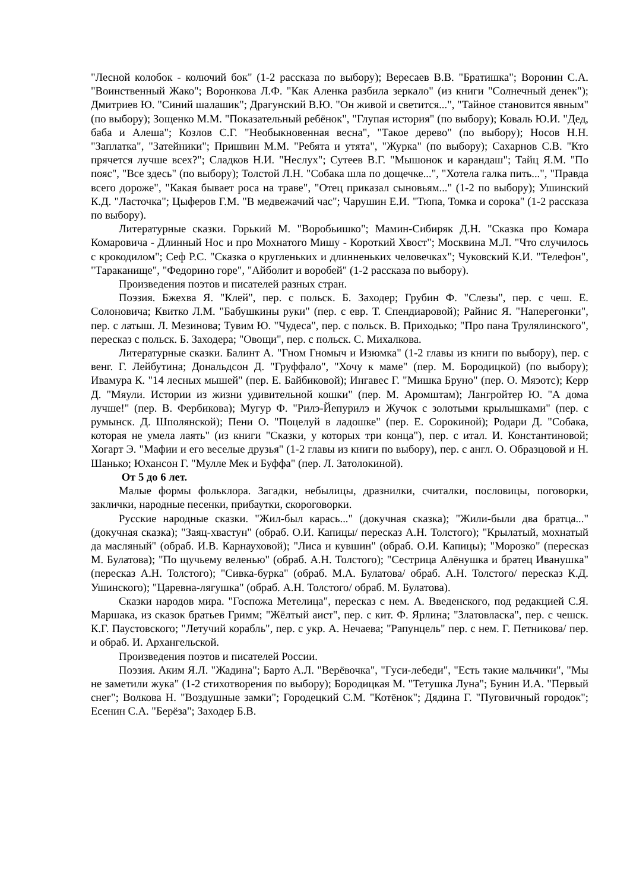"Лесной колобок - колючий бок" (1-2 рассказа по выбору); Вересаев В.В. "Братишка"; Воронин С.А. "Воинственный Жако"; Воронкова Л.Ф. "Как Аленка разбила зеркало" (из книги "Солнечный денек"); Дмитриев Ю. "Синий шалашик"; Драгунский В.Ю. "Он живой и светится...", "Тайное становится явным" (по выбору); Зощенко М.М. "Показательный ребёнок", "Глупая история" (по выбору); Коваль Ю.И. "Дед, баба и Алеша"; Козлов С.Г. "Необыкновенная весна", "Такое дерево" (по выбору); Носов Н.Н. "Заплатка", "Затейники"; Пришвин М.М. "Ребята и утята", "Журка" (по выбору); Сахарнов С.В. "Кто прячется лучше всех?"; Сладков Н.И. "Неслух"; Сутеев В.Г. "Мышонок и карандаш"; Тайц Я.М. "По пояс", "Все здесь" (по выбору); Толстой Л.Н. "Собака шла по дощечке...", "Хотела галка пить...", "Правда всего дороже", "Какая бывает роса на траве", "Отец приказал сыновьям..." (1-2 по выбору); Ушинский К.Д. "Ласточка"; Цыферов Г.М. "В медвежачий час"; Чарушин Е.И. "Тюпа, Томка и сорока" (1-2 рассказа по выбору).
Литературные сказки. Горький М. "Воробьишко"; Мамин-Сибиряк Д.Н. "Сказка про Комара Комаровича - Длинный Нос и про Мохнатого Мишу - Короткий Хвост"; Москвина М.Л. "Что случилось с крокодилом"; Сеф Р.С. "Сказка о кругленьких и длинненьких человечках"; Чуковский К.И. "Телефон", "Тараканище", "Федорино горе", "Айболит и воробей" (1-2 рассказа по выбору).
Произведения поэтов и писателей разных стран.
Поэзия. Бжехва Я. "Клей", пер. с польск. Б. Заходер; Грубин Ф. "Слезы", пер. с чеш. Е. Солоновича; Квитко Л.М. "Бабушкины руки" (пер. с евр. Т. Спендиаровой); Райнис Я. "Наперегонки", пер. с латыш. Л. Мезинова; Тувим Ю. "Чудеса", пер. с польск. В. Приходько; "Про пана Трулялинского", пересказ с польск. Б. Заходера; "Овощи", пер. с польск. С. Михалкова.
Литературные сказки. Балинт А. "Гном Гномыч и Изюмка" (1-2 главы из книги по выбору), пер. с венг. Г. Лейбутина; Дональдсон Д. "Груффало", "Хочу к маме" (пер. М. Бородицкой) (по выбору); Ивамура К. "14 лесных мышей" (пер. Е. Байбиковой); Ингавес Г. "Мишка Бруно" (пер. О. Мяэотс); Керр Д. "Мяули. Истории из жизни удивительной кошки" (пер. М. Аромштам); Лангройтер Ю. "А дома лучше!" (пер. В. Фербикова); Мугур Ф. "Рилэ-Йепурилэ и Жучок с золотыми крылышками" (пер. с румынск. Д. Шполянской); Пени О. "Поцелуй в ладошке" (пер. Е. Сорокиной); Родари Д. "Собака, которая не умела лаять" (из книги "Сказки, у которых три конца"), пер. с итал. И. Константиновой; Хогарт Э. "Мафии и его веселые друзья" (1-2 главы из книги по выбору), пер. с англ. О. Образцовой и Н. Шанько; Юхансон Г. "Мулле Мек и Буффа" (пер. Л. Затолокиной).
От 5 до 6 лет.
Малые формы фольклора. Загадки, небылицы, дразнилки, считалки, пословицы, поговорки, заклички, народные песенки, прибаутки, скороговорки.
Русские народные сказки. "Жил-был карась..." (докучная сказка); "Жили-были два братца..." (докучная сказка); "Заяц-хвастун" (обраб. О.И. Капицы/ пересказ А.Н. Толстого); "Крылатый, мохнатый да масляный" (обраб. И.В. Карнауховой); "Лиса и кувшин" (обраб. О.И. Капицы); "Морозко" (пересказ М. Булатова); "По щучьему веленью" (обраб. А.Н. Толстого); "Сестрица Алёнушка и братец Иванушка" (пересказ А.Н. Толстого); "Сивка-бурка" (обраб. М.А. Булатова/ обраб. А.Н. Толстого/ пересказ К.Д. Ушинского); "Царевна-лягушка" (обраб. А.Н. Толстого/ обраб. М. Булатова).
Сказки народов мира. "Госпожа Метелица", пересказ с нем. А. Введенского, под редакцией С.Я. Маршака, из сказок братьев Гримм; "Жёлтый аист", пер. с кит. Ф. Ярлина; "Златовласка", пер. с чешск. К.Г. Паустовского; "Летучий корабль", пер. с укр. А. Нечаева; "Рапунцель" пер. с нем. Г. Петникова/ пер. и обраб. И. Архангельской.
Произведения поэтов и писателей России.
Поэзия. Аким Я.Л. "Жадина"; Барто А.Л. "Верёвочка", "Гуси-лебеди", "Есть такие мальчики", "Мы не заметили жука" (1-2 стихотворения по выбору); Бородицкая М. "Тетушка Луна"; Бунин И.А. "Первый снег"; Волкова Н. "Воздушные замки"; Городецкий С.М. "Котёнок"; Дядина Г. "Пуговичный городок"; Есенин С.А. "Берёза"; Заходер Б.В.